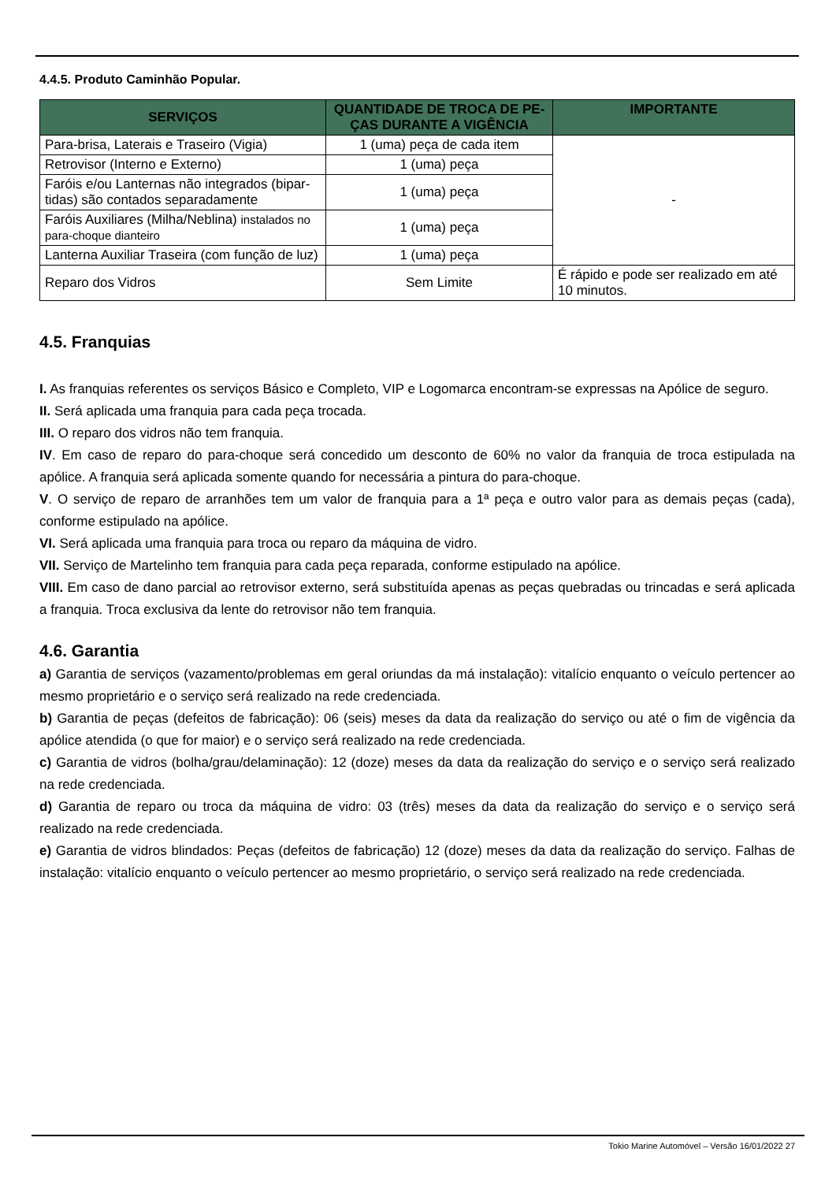4.4.5. Produto Caminhão Popular.
| SERVIÇOS | QUANTIDADE DE TROCA DE PE-ÇAS DURANTE A VIGÊNCIA | IMPORTANTE |
| --- | --- | --- |
| Para-brisa, Laterais e Traseiro (Vigia) | 1 (uma) peça de cada item | - |
| Retrovisor (Interno e Externo) | 1 (uma) peça | |
| Faróis e/ou Lanternas não integrados (bipar-tidas) são contados separadamente | 1 (uma) peça | |
| Faróis Auxiliares (Milha/Neblina) instalados no para-choque dianteiro | 1 (uma) peça | |
| Lanterna Auxiliar Traseira (com função de luz) | 1 (uma) peça | |
| Reparo dos Vidros | Sem Limite | É rápido e pode ser realizado em até 10 minutos. |
4.5. Franquias
I. As franquias referentes os serviços Básico e Completo, VIP e Logomarca encontram-se expressas na Apólice de seguro.
II. Será aplicada uma franquia para cada peça trocada.
III. O reparo dos vidros não tem franquia.
IV. Em caso de reparo do para-choque será concedido um desconto de 60% no valor da franquia de troca estipulada na apólice. A franquia será aplicada somente quando for necessária a pintura do para-choque.
V. O serviço de reparo de arranhões tem um valor de franquia para a 1ª peça e outro valor para as demais peças (cada), conforme estipulado na apólice.
VI. Será aplicada uma franquia para troca ou reparo da máquina de vidro.
VII. Serviço de Martelinho tem franquia para cada peça reparada, conforme estipulado na apólice.
VIII. Em caso de dano parcial ao retrovisor externo, será substituída apenas as peças quebradas ou trincadas e será aplicada a franquia. Troca exclusiva da lente do retrovisor não tem franquia.
4.6. Garantia
a) Garantia de serviços (vazamento/problemas em geral oriundas da má instalação): vitalício enquanto o veículo pertencer ao mesmo proprietário e o serviço será realizado na rede credenciada.
b) Garantia de peças (defeitos de fabricação): 06 (seis) meses da data da realização do serviço ou até o fim de vigência da apólice atendida (o que for maior) e o serviço será realizado na rede credenciada.
c) Garantia de vidros (bolha/grau/delaminação): 12 (doze) meses da data da realização do serviço e o serviço será realizado na rede credenciada.
d) Garantia de reparo ou troca da máquina de vidro: 03 (três) meses da data da realização do serviço e o serviço será realizado na rede credenciada.
e) Garantia de vidros blindados: Peças (defeitos de fabricação) 12 (doze) meses da data da realização do serviço. Falhas de instalação: vitalício enquanto o veículo pertencer ao mesmo proprietário, o serviço será realizado na rede credenciada.
Tokio Marine Automóvel – Versão 16/01/2022 27